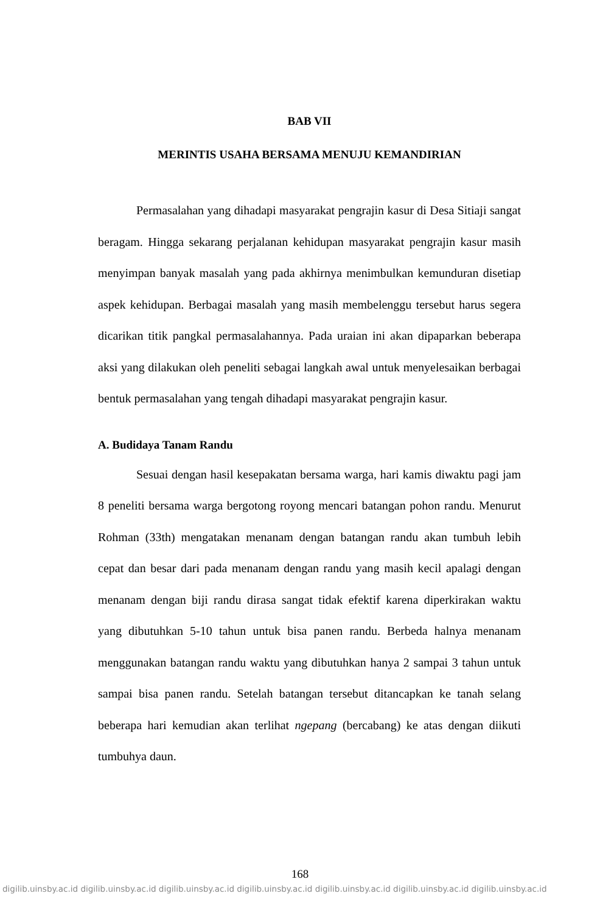BAB VII
MERINTIS USAHA BERSAMA MENUJU KEMANDIRIAN
Permasalahan yang dihadapi masyarakat pengrajin kasur di Desa Sitiaji sangat beragam. Hingga sekarang perjalanan kehidupan masyarakat pengrajin kasur masih menyimpan banyak masalah yang pada akhirnya menimbulkan kemunduran disetiap aspek kehidupan. Berbagai masalah yang masih membelenggu tersebut harus segera dicarikan titik pangkal permasalahannya. Pada uraian ini akan dipaparkan beberapa aksi yang dilakukan oleh peneliti sebagai langkah awal untuk menyelesaikan berbagai bentuk permasalahan yang tengah dihadapi masyarakat pengrajin kasur.
A. Budidaya Tanam Randu
Sesuai dengan hasil kesepakatan bersama warga, hari kamis diwaktu pagi jam 8 peneliti bersama warga bergotong royong mencari batangan pohon randu. Menurut Rohman (33th) mengatakan menanam dengan batangan randu akan tumbuh lebih cepat dan besar dari pada menanam dengan randu yang masih kecil apalagi dengan menanam dengan biji randu dirasa sangat tidak efektif karena diperkirakan waktu yang dibutuhkan 5-10 tahun untuk bisa panen randu. Berbeda halnya menanam menggunakan batangan randu waktu yang dibutuhkan hanya 2 sampai 3 tahun untuk sampai bisa panen randu. Setelah batangan tersebut ditancapkan ke tanah selang beberapa hari kemudian akan terlihat ngepang (bercabang) ke atas dengan diikuti tumbuhya daun.
168
digilib.uinsby.ac.id digilib.uinsby.ac.id digilib.uinsby.ac.id digilib.uinsby.ac.id digilib.uinsby.ac.id digilib.uinsby.ac.id digilib.uinsby.ac.id